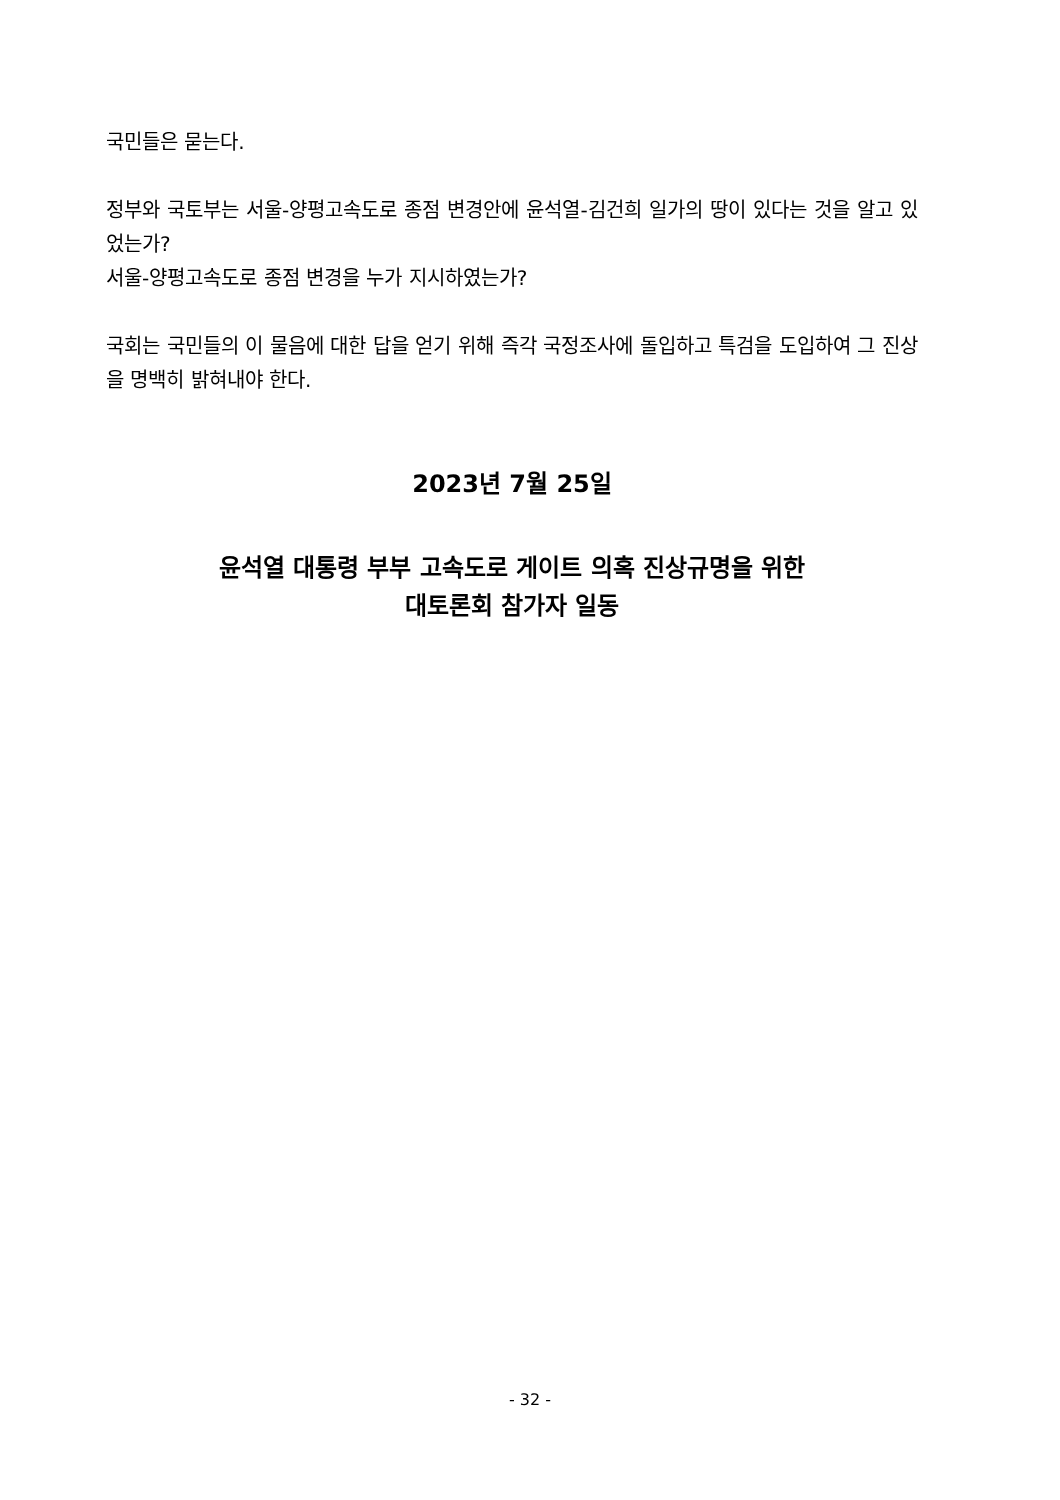국민들은 묻는다.
정부와 국토부는 서울-양평고속도로 종점 변경안에 윤석열-김건희 일가의 땅이 있다는 것을 알고 있었는가?
서울-양평고속도로 종점 변경을 누가 지시하였는가?
국회는 국민들의 이 물음에 대한 답을 얻기 위해 즉각 국정조사에 돌입하고 특검을 도입하여 그 진상을 명백히 밝혀내야 한다.
2023년 7월 25일
윤석열 대통령 부부 고속도로 게이트 의혹 진상규명을 위한
대토론회 참가자 일동
- 32 -